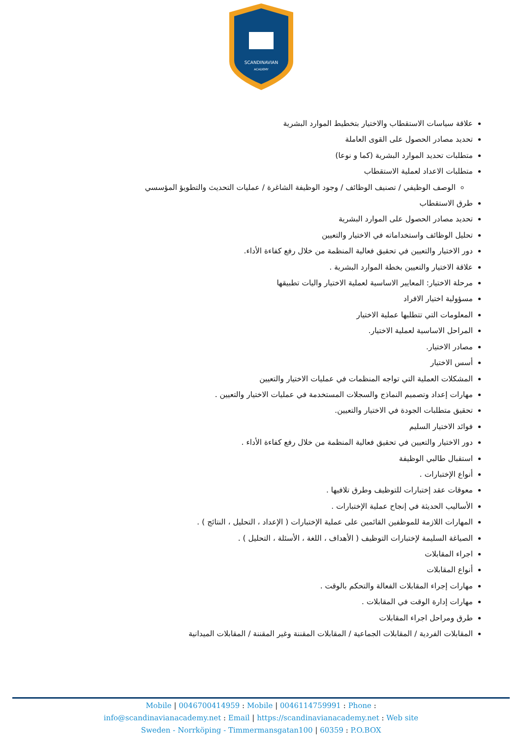SCANDINAVIAN
ACADEMY
علاقة سياسات الاستقطاب والاختيار بتخطيط الموارد البشرية
تحديد مصادر الحصول على القوى العاملة
متطلبات تحديد الموارد البشرية (كما و نوعا)
متطلبات الاعداد لعملية الاستقطاب
الوصف الوظيفي / تصنيف الوظائف / وجود الوظيفة الشاغرة / عمليات التحديث والتطويؤ المؤسسي
طرق الاستقطاب
تحديد مصادر الحصول على الموارد البشرية
تحليل الوظائف واستخداماته في الاختيار والتعيين
دور الاختيار والتعيين في تحقيق فعالية المنظمة من خلال رفع كفاءة الأداء.
علاقة الاختيار والتعيين بخطة الموارد البشرية .
مرحلة الاختيار: المعايير الاساسية لعملية الاختيار واليات تطبيقها
مسؤولية اختيار الافراد
المعلومات التي تتطلبها عملية الاختيار
المراحل الاساسية لعملية الاختيار.
مصادر الاختيار.
أسس الاختيار
المشكلات العملية التي تواجه المنظمات في عمليات الاختيار والتعيين
مهارات إعداد وتصميم النماذج والسجلات المستخدمة في عمليات الاختيار والتعيين .
تحقيق متطلبات الجودة في الاختيار والتعيين.
فوائد الاختيار السليم
دور الاختيار والتعيين في تحقيق فعالية المنظمة من خلال رفع كفاءة الأداء .
استقبال طالبي الوظيفة
أنواع الإختبارات .
معوقات عقد إختبارات للتوظيف وطرق تلافيها .
الأساليب الحديثة في إنجاح عملية الإختبارات .
المهارات اللازمة للموظفين القائمين على عملية الإختبارات ( الإعداد ، التحليل ، النتائج ) .
الصياغة السليمة لإختبارات التوظيف ( الأهداف ، اللغة ، الأسئلة ، التحليل ) .
اجراء المقابلات
أنواع المقابلات
مهارات إجراء المقابلات الفعالة والتحكم بالوقت .
مهارات إدارة الوقت في المقابلات .
طرق ومراحل اجراء المقابلات
المقابلات الفردية / المقابلات الجماعية / المقابلات المقننة وغير المقننة / المقابلات الميدانية
Mobile | 0046700414959 : Mobile | 0046114759991 : Phone :
info@scandinavianacademy.net : Email | https://scandinavianacademy.net : Web site
Sweden - Norrköping - Timmermansgatan100 | 60359 : P.O.BOX